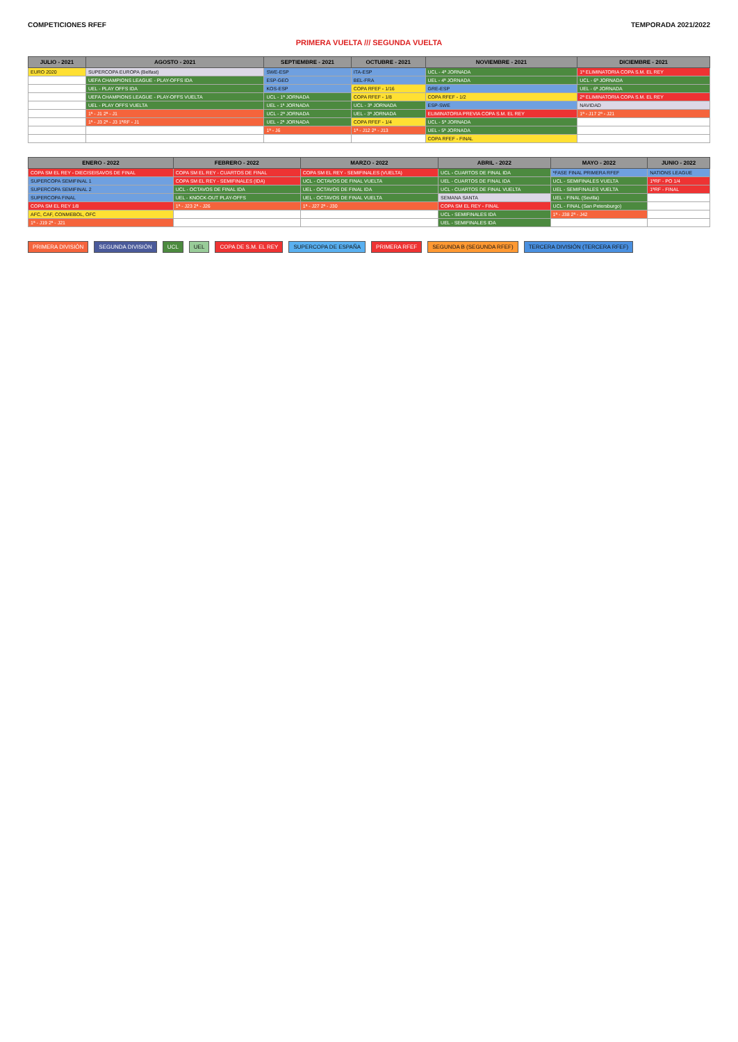COMPETICIONES RFEF TEMPORADA 2021/2022
PRIMERA VUELTA /// SEGUNDA VUELTA
| JULIO - 2021 | AGOSTO - 2021 | SEPTIEMBRE - 2021 | OCTUBRE - 2021 | NOVIEMBRE - 2021 | DICIEMBRE - 2021 |
| --- | --- | --- | --- | --- | --- |
| EURO 2020 | SUPERCOPA EUROPA (Belfast) | SWE-ESP | ITA-ESP | UCL - 4ª JORNADA | 1ª ELIMINATORIA COPA S.M. EL REY |
| | UEFA CHAMPIONS LEAGUE - PLAY-OFFS IDA | ESP-GEO | BEL-FRA | UEL - 4ª JORNADA | UCL - 6ª JORNADA |
| | UEL - PLAY OFFS IDA | KOS-ESP | COPA RFEF - 1/16 | GRE-ESP | UEL - 6ª JORNADA |
| | UEFA CHAMPIONS LEAGUE - PLAY-OFFS VUELTA | UCL - 1ª JORNADA | COPA RFEF - 1/8 | COPA RFEF - 1/2 | 2ª ELIMINATORIA COPA S.M. EL REY |
| | UEL - PLAY OFFS VUELTA | UEL - 1ª JORNADA | UCL - 3ª JORNADA | ESP-SWE | NAVIDAD |
| | 1ª - J1 2ª - J1 | UCL - 2ª JORNADA | UEL - 3ª JORNADA | ELIMINATORIA PREVIA COPA S.M. EL REY | 1ª - J17 2ª - J21 |
| | 1ª - J3 2ª - J3 1ªRF - J1 | UEL - 2ª JORNADA | COPA RFEF - 1/4 | UCL - 5ª JORNADA | |
| | | 1ª - J6 | 1ª - J12 2ª - J13 | UEL - 5ª JORNADA | |
| | | | | COPA RFEF - FINAL | |
| ENERO - 2022 | FEBRERO - 2022 | MARZO - 2022 | ABRIL - 2022 | MAYO - 2022 | JUNIO - 2022 |
| --- | --- | --- | --- | --- | --- |
| COPA SM EL REY - DIECISEISAVOS DE FINAL | COPA SM EL REY - CUARTOS DE FINAL | COPA SM EL REY - SEMIFINALES (VUELTA) | UCL - CUARTOS DE FINAL IDA | *FASE FINAL PRIMERA RFEF | NATIONS LEAGUE |
| SUPERCOPA SEMIFINAL 1 | COPA SM EL REY - SEMIFINALES (IDA) | UCL - OCTAVOS DE FINAL VUELTA | UEL - CUARTOS DE FINAL IDA | UCL - SEMIFINALES VUELTA | 1ªRF - PO 1/4 |
| SUPERCOPA SEMIFINAL 2 | UCL - OCTAVOS DE FINAL IDA | UEL - OCTAVOS DE FINAL IDA | UCL - CUARTOS DE FINAL VUELTA | UEL - SEMIFINALES VUELTA | 1ªRF - FINAL |
| SUPERCOPA FINAL | UEL - KNOCK-OUT PLAY-OFFS | UEL - OCTAVOS DE FINAL VUELTA | SEMANA SANTA | UEL - FINAL (Sevilla) | |
| COPA SM EL REY 1/8 | 1ª - J23 2ª - J26 | 1ª - J27 2ª - J30 | COPA SM EL REY - FINAL | UCL - FINAL (San Petersburgo) | |
| AFC, CAF, CONMEBOL, OFC | | | UCL - SEMIFINALES IDA | 1ª - J38 2ª - J42 | |
| 1ª - J19 2ª - J21 | | | UEL - SEMIFINALES IDA | | |
PRIMERA DIVISIÓN SEGUNDA DIVISIÓN UCL UEL COPA DE S.M. EL REY SUPERCOPA DE ESPAÑA PRIMERA RFEF SEGUNDA B (SEGUNDA RFEF) TERCERA DIVISIÓN (TERCERA RFEF)